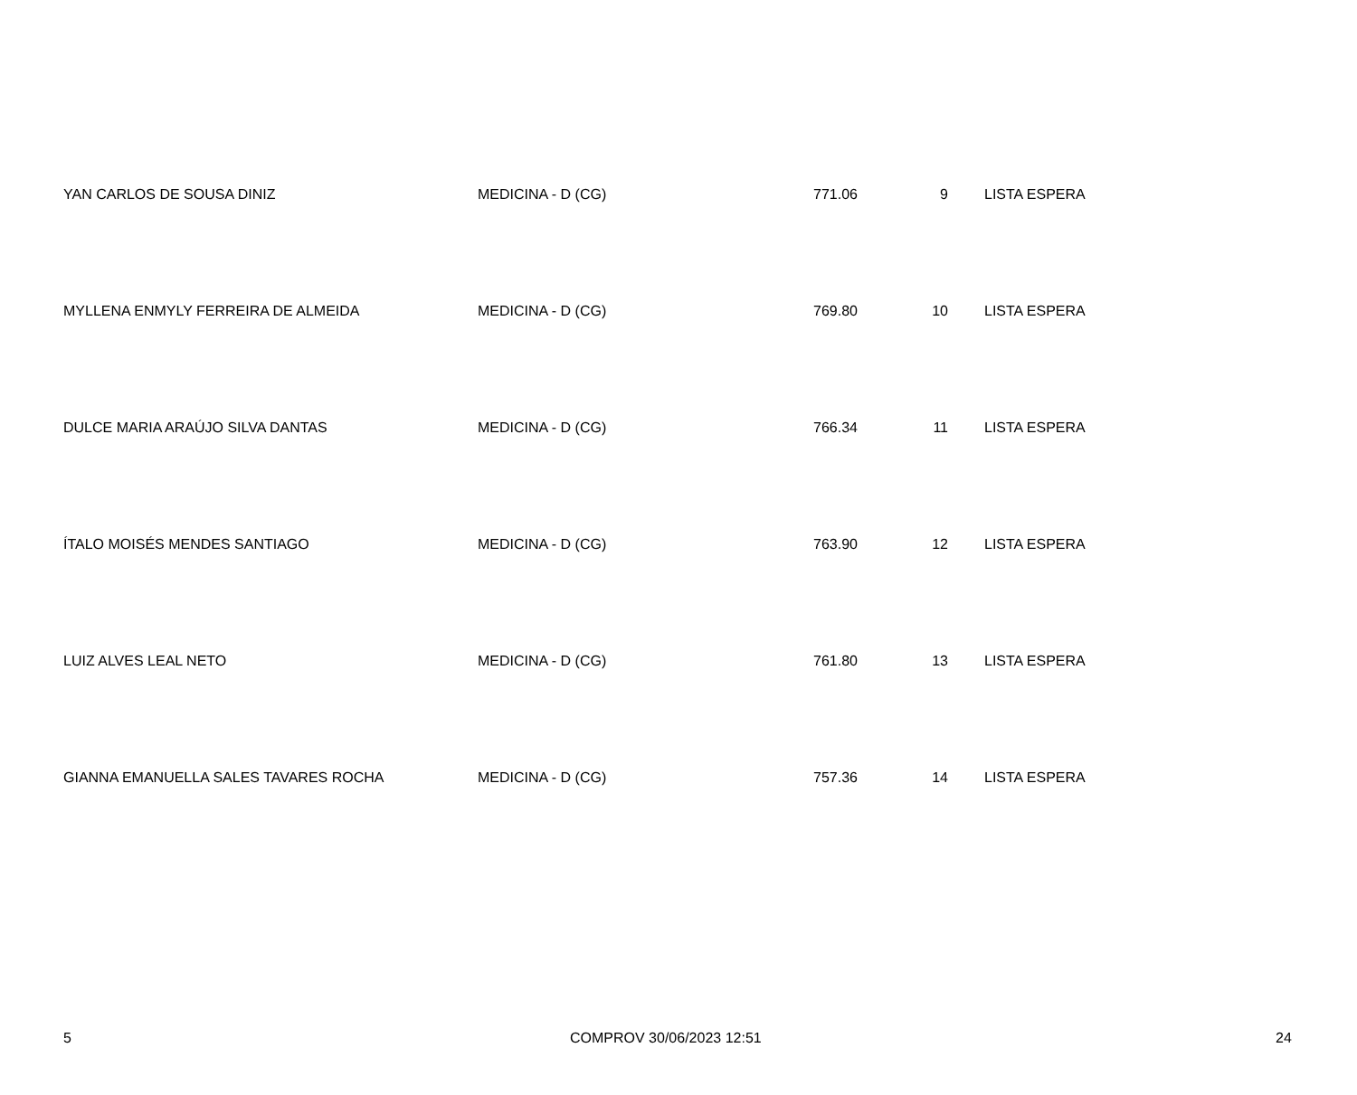| YAN CARLOS DE SOUSA DINIZ | MEDICINA - D (CG) | 771.06 | 9 | LISTA ESPERA |
| MYLLENA ENMYLY FERREIRA DE ALMEIDA | MEDICINA - D (CG) | 769.80 | 10 | LISTA ESPERA |
| DULCE MARIA ARAÚJO SILVA DANTAS | MEDICINA - D (CG) | 766.34 | 11 | LISTA ESPERA |
| ÍTALO MOISÉS MENDES SANTIAGO | MEDICINA - D (CG) | 763.90 | 12 | LISTA ESPERA |
| LUIZ ALVES LEAL NETO | MEDICINA - D (CG) | 761.80 | 13 | LISTA ESPERA |
| GIANNA EMANUELLA SALES TAVARES ROCHA | MEDICINA - D (CG) | 757.36 | 14 | LISTA ESPERA |
5 COMPROV 30/06/2023 12:51 24